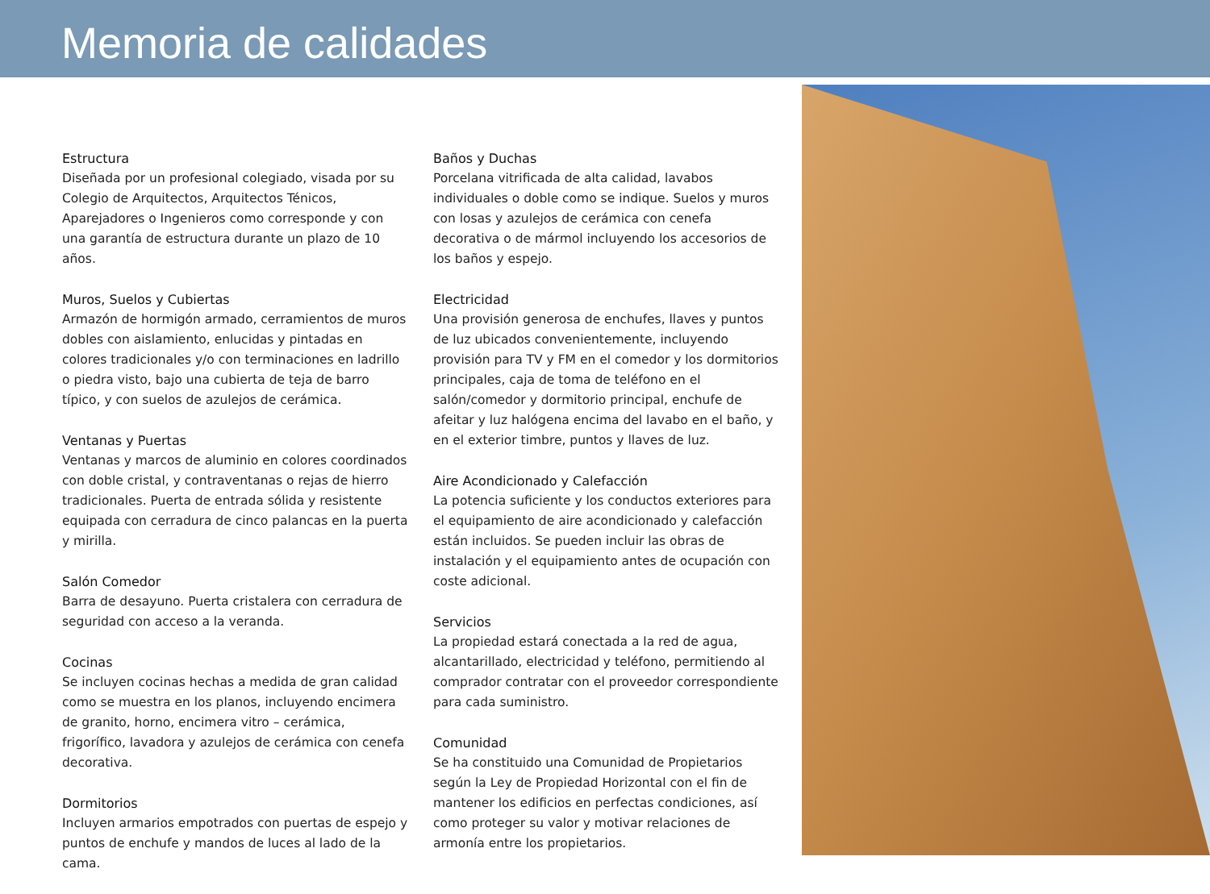Memoria de calidades
Estructura
Diseñada por un profesional colegiado, visada por su Colegio de Arquitectos, Arquitectos Ténicos, Aparejadores o Ingenieros como corresponde y con una garantía de estructura durante un plazo de 10 años.
Muros, Suelos y Cubiertas
Armazón de hormigón armado, cerramientos de muros dobles con aislamiento, enlucidas y pintadas en colores tradicionales y/o con terminaciones en ladrillo o piedra visto, bajo una cubierta de teja de barro típico, y con suelos de azulejos de cerámica.
Ventanas y Puertas
Ventanas y marcos de aluminio en colores coordinados con doble cristal, y contraventanas o rejas de hierro tradicionales. Puerta de entrada sólida y resistente equipada con cerradura de cinco palancas en la puerta y mirilla.
Salón Comedor
Barra de desayuno. Puerta cristalera con cerradura de seguridad con acceso a la veranda.
Cocinas
Se incluyen cocinas hechas a medida de gran calidad como se muestra en los planos, incluyendo encimera de granito, horno, encimera vitro – cerámica, frigorífico, lavadora y azulejos de cerámica con cenefa decorativa.
Dormitorios
Incluyen armarios empotrados con puertas de espejo y puntos de enchufe y mandos de luces al lado de la cama.
Baños y Duchas
Porcelana vitrificada de alta calidad, lavabos individuales o doble como se indique. Suelos y muros con losas y azulejos de cerámica con cenefa decorativa o de mármol incluyendo los accesorios de los baños y espejo.
Electricidad
Una provisión generosa de enchufes, llaves y puntos de luz ubicados convenientemente, incluyendo provisión para TV y FM en el comedor y los dormitorios principales, caja de toma de teléfono en el salón/comedor y dormitorio principal, enchufe de afeitar y luz halógena encima del lavabo en el baño, y en el exterior timbre, puntos y llaves de luz.
Aire Acondicionado y Calefacción
La potencia suficiente y los conductos exteriores para el equipamiento de aire acondicionado y calefacción están incluidos. Se pueden incluir las obras de instalación y el equipamiento antes de ocupación con coste adicional.
Servicios
La propiedad estará conectada a la red de agua, alcantarillado, electricidad y teléfono, permitiendo al comprador contratar con el proveedor correspondiente para cada suministro.
Comunidad
Se ha constituido una Comunidad de Propietarios según la Ley de Propiedad Horizontal con el fin de mantener los edificios en perfectas condiciones, así como proteger su valor y motivar relaciones de armonía entre los propietarios.